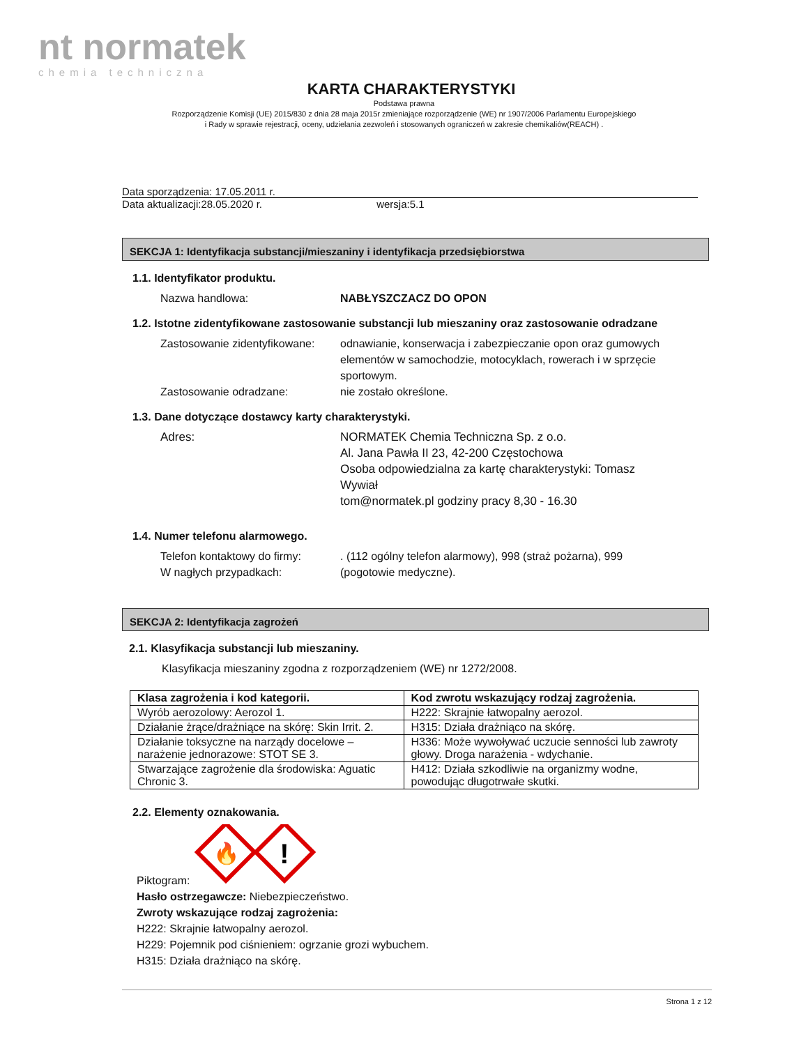nt normatek
chemia techniczna
KARTA CHARAKTERYSTYKI
Podstawa prawna
Rozporządzenie Komisji (UE) 2015/830 z dnia 28 maja 2015r zmieniające rozporządzenie (WE) nr 1907/2006 Parlamentu Europejskiego
i Rady w sprawie rejestracji, oceny, udzielania zezwoleń i stosowanych ograniczeń w zakresie chemikaliów(REACH) .
Data sporządzenia: 17.05.2011 r.
Data aktualizacji:28.05.2020 r. wersja:5.1
SEKCJA 1: Identyfikacja substancji/mieszaniny i identyfikacja przedsiębiorstwa
1.1. Identyfikator produktu.
Nazwa handlowa: NABŁYSZCZACZ DO OPON
1.2. Istotne zidentyfikowane zastosowanie substancji lub mieszaniny oraz zastosowanie odradzane
Zastosowanie zidentyfikowane:
odnawianie, konserwacja i zabezpieczanie opon oraz gumowych elementów w samochodzie, motocyklach, rowerach i w sprzęcie sportowym.
Zastosowanie odradzane: nie zostało określone.
1.3. Dane dotyczące dostawcy karty charakterystyki.
Adres: NORMATEK Chemia Techniczna Sp. z o.o.
Al. Jana Pawła II 23, 42-200 Częstochowa
Osoba odpowiedzialna za kartę charakterystyki: Tomasz Wywiał
tom@normatek.pl godziny pracy 8,30 - 16.30
1.4. Numer telefonu alarmowego.
Telefon kontaktowy do firmy:
W nagłych przypadkach:
. (112 ogólny telefon alarmowy), 998 (straż pożarna), 999 (pogotowie medyczne).
SEKCJA 2: Identyfikacja zagrożeń
2.1. Klasyfikacja substancji lub mieszaniny.
Klasyfikacja mieszaniny zgodna z rozporządzeniem (WE) nr 1272/2008.
| Klasa zagrożenia i kod kategorii. | Kod zwrotu wskazujący rodzaj zagrożenia. |
| --- | --- |
| Wyrób aerozolowy: Aerozol 1. | H222: Skrajnie łatwopalny aerozol. |
| Działanie żrące/drażniące na skórę: Skin Irrit. 2. | H315: Działa drażniąco na skórę. |
| Działanie toksyczne na narządy docelowe – narażenie jednorazowe: STOT SE 3. | H336: Może wywoływać uczucie senności lub zawroty głowy. Droga narażenia - wdychanie. |
| Stwarzające zagrożenie dla środowiska: Aguatic Chronic 3. | H412: Działa szkodliwie na organizmy wodne, powodując długotrwałe skutki. |
2.2. Elementy oznakowania.
Piktogram:
🔥
!
Hasło ostrzegawcze: Niebezpieczeństwo.
Zwroty wskazujące rodzaj zagrożenia:
H222: Skrajnie łatwopalny aerozol.
H229: Pojemnik pod ciśnieniem: ogrzanie grozi wybuchem.
H315: Działa drażniąco na skórę.
Strona 1 z 12